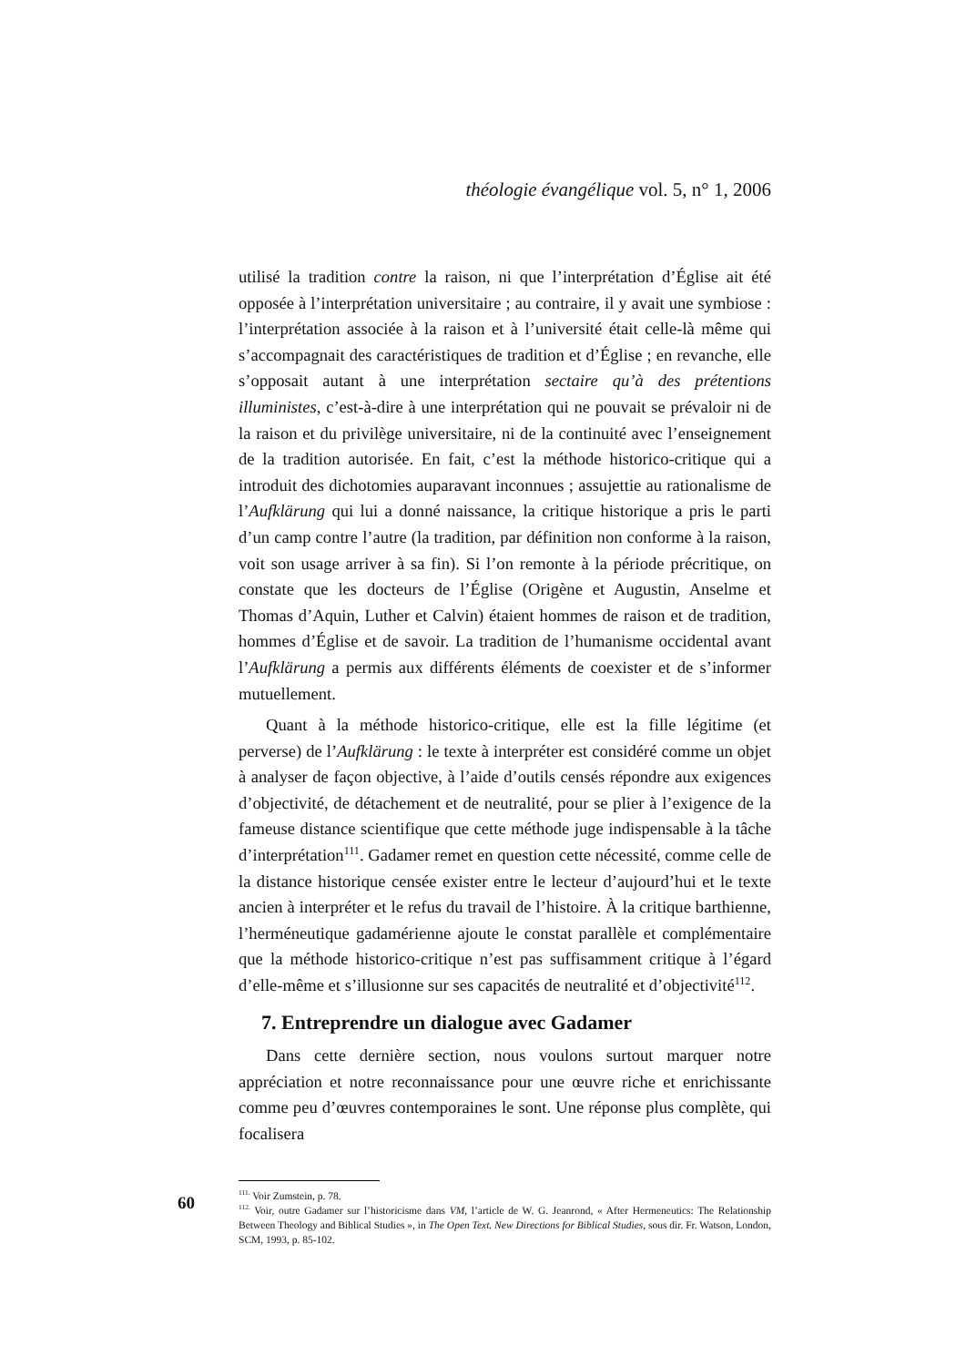théologie évangélique vol. 5, n° 1, 2006
utilisé la tradition contre la raison, ni que l’interprétation d’Église ait été opposée à l’interprétation universitaire ; au contraire, il y avait une symbiose : l’interprétation associée à la raison et à l’université était celle-là même qui s’accompagnait des caractéristiques de tradition et d’Église ; en revanche, elle s’opposait autant à une interprétation sectaire qu’à des prétentions illuministes, c’est-à-dire à une interprétation qui ne pouvait se prévaloir ni de la raison et du privilège universitaire, ni de la continuité avec l’enseignement de la tradition autorisée. En fait, c’est la méthode historico-critique qui a introduit des dichotomies auparavant inconnues ; assujettie au rationalisme de l’Aufklärung qui lui a donné naissance, la critique historique a pris le parti d’un camp contre l’autre (la tradition, par définition non conforme à la raison, voit son usage arriver à sa fin). Si l’on remonte à la période précritique, on constate que les docteurs de l’Église (Origène et Augustin, Anselme et Thomas d’Aquin, Luther et Calvin) étaient hommes de raison et de tradition, hommes d’Église et de savoir. La tradition de l’humanisme occidental avant l’Aufklärung a permis aux différents éléments de coexister et de s’informer mutuellement.
Quant à la méthode historico-critique, elle est la fille légitime (et perverse) de l’Aufklärung : le texte à interpréter est considéré comme un objet à analyser de façon objective, à l’aide d’outils censés répondre aux exigences d’objectivité, de détachement et de neutralité, pour se plier à l’exigence de la fameuse distance scientifique que cette méthode juge indispensable à la tâche d’interprétation<sup>111</sup>. Gadamer remet en question cette nécessité, comme celle de la distance historique censée exister entre le lecteur d’aujourd’hui et le texte ancien à interpréter et le refus du travail de l’histoire. À la critique barthienne, l’herméneutique gadamérienne ajoute le constat parallèle et complémentaire que la méthode historico-critique n’est pas suffisamment critique à l’égard d’elle-même et s’illusionne sur ses capacités de neutralité et d’objectivité<sup>112</sup>.
7. Entreprendre un dialogue avec Gadamer
Dans cette dernière section, nous voulons surtout marquer notre appréciation et notre reconnaissance pour une œuvre riche et enrichissante comme peu d’œuvres contemporaines le sont. Une réponse plus complète, qui focalisera
<sup>111.</sup> Voir Zumstein, p. 78.
<sup>112.</sup> Voir, outre Gadamer sur l’historicisme dans VM, l’article de W. G. Jeanrond, « After Hermeneutics: The Relationship Between Theology and Biblical Studies », in The Open Text. New Directions for Biblical Studies, sous dir. Fr. Watson, London, SCM, 1993, p. 85-102.
60